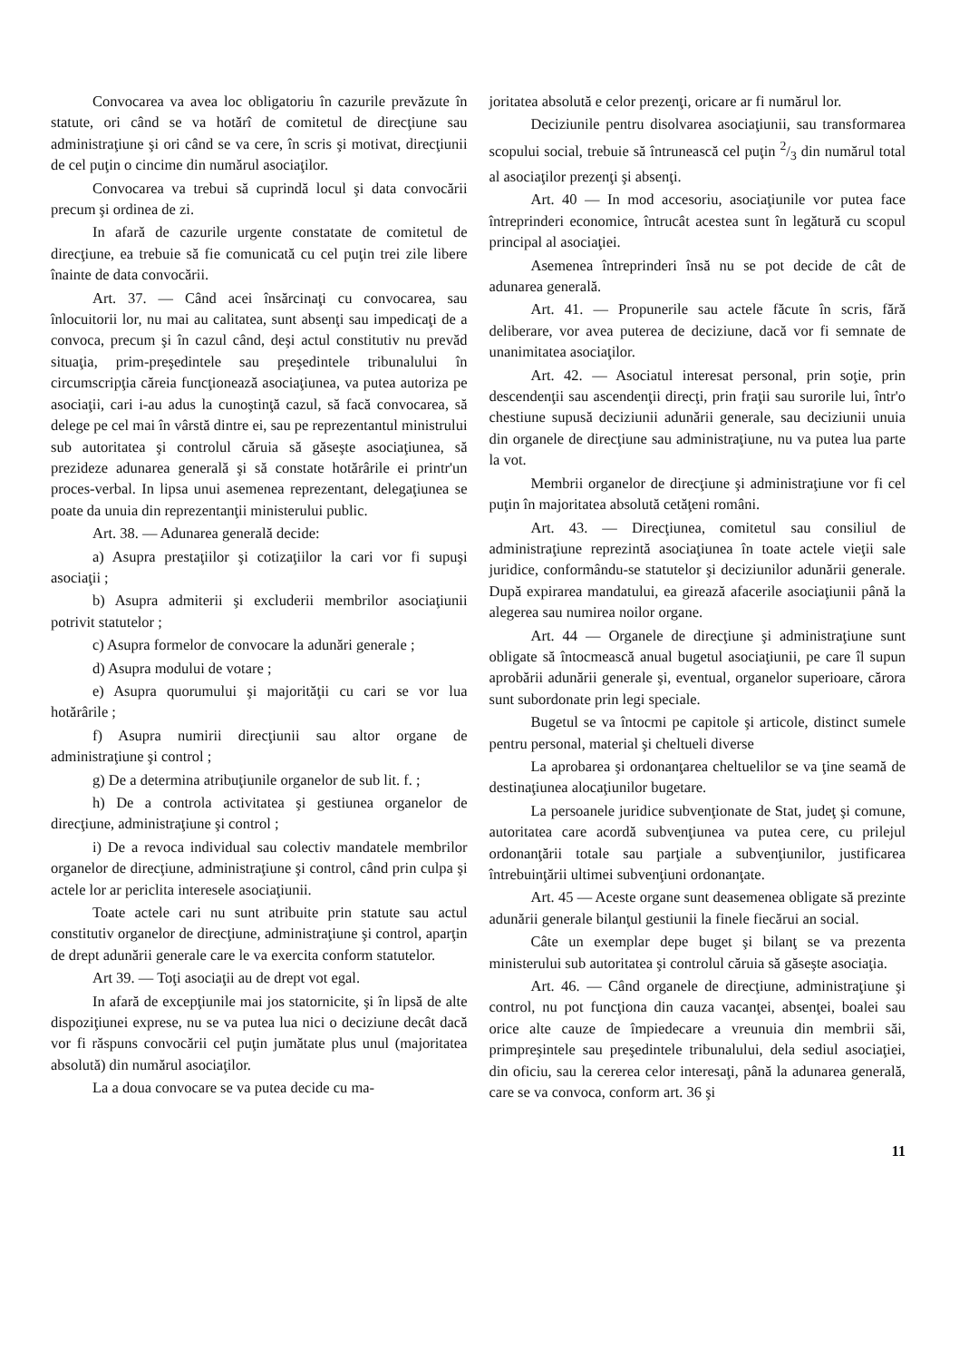Convocarea va avea loc obligatoriu în cazurile prevăzute în statute, ori când se va hotărî de comitetul de direcţiune sau administraţiune şi ori când se va cere, în scris şi motivat, direcţiunii de cel puţin o cincime din numărul asociaţilor.
Convocarea va trebui să cuprindă locul şi data convocării precum şi ordinea de zi.
In afară de cazurile urgente constatate de comitetul de direcţiune, ea trebuie să fie comunicată cu cel puţin trei zile libere înainte de data convocării.
Art. 37. — Când acei însărcinaţi cu convocarea, sau înlocuitorii lor, nu mai au calitatea, sunt absenţi sau impedicaţi de a convoca, precum şi în cazul când, deşi actul constitutiv nu prevăd situaţia, prim-preşedintele sau preşedintele tribunalului în circumscripţia căreia funcţionează asociaţiunea, va putea autoriza pe asociaţii, cari i-au adus la cunoştinţă cazul, să facă convocarea, să delege pe cel mai în vârstă dintre ei, sau pe reprezentantul ministrului sub autoritatea şi controlul căruia să găseşte asociaţiunea, să prezideze adunarea generală şi să constate hotărârile ei printr'un proces-verbal. In lipsa unui asemenea reprezentant, delegaţiunea se poate da unuia din reprezentanţii ministerului public.
Art. 38. — Adunarea generală decide:
a) Asupra prestaţiilor şi cotizaţiilor la cari vor fi supuşi asociaţii ;
b) Asupra admiterii şi excluderii membrilor asociaţiunii potrivit statutelor ;
c) Asupra formelor de convocare la adunări generale ;
d) Asupra modului de votare ;
e) Asupra quorumului şi majorităţii cu cari se vor lua hotărârile ;
f) Asupra numirii direcţiunii sau altor organe de administraţiune şi control ;
g) De a determina atribuţiunile organelor de sub lit. f. ;
h) De a controla activitatea şi gestiunea organelor de direcţiune, administraţiune şi control ;
i) De a revoca individual sau colectiv mandatele membrilor organelor de direcţiune, administraţiune şi control, când prin culpa şi actele lor ar periclita interesele asociaţiunii.
Toate actele cari nu sunt atribuite prin statute sau actul constitutiv organelor de direcţiune, administraţiune şi control, aparţin de drept adunării generale care le va exercita conform statutelor.
Art 39. — Toţi asociaţii au de drept vot egal.
In afară de excepţiunile mai jos statornicite, şi în lipsă de alte dispoziţiunei exprese, nu se va putea lua nici o deciziune decât dacă vor fi răspuns convocării cel puţin jumătate plus unul (majoritatea absolută) din numărul asociaţilor.
La a doua convocare se va putea decide cu ma-
joritatea absolută e celor prezenţi, oricare ar fi numărul lor.
Deciziunile pentru disolvarea asociaţiunii, sau transformarea scopului social, trebuie să întrunească cel puţin 2/3 din numărul total al asociaţilor prezenţi şi absenţi.
Art. 40 — In mod accesoriu, asociaţiunile vor putea face întreprinderi economice, întrucât acestea sunt în legătură cu scopul principal al asociaţiei.
Asemenea întreprinderi însă nu se pot decide de cât de adunarea generală.
Art. 41. — Propunerile sau actele făcute în scris, fără deliberare, vor avea puterea de deciziune, dacă vor fi semnate de unanimitatea asociaţilor.
Art. 42. — Asociatul interesat personal, prin soţie, prin descendenţii sau ascendenţii direcţi, prin fraţii sau surorile lui, într'o chestiune supusă deciziunii adunării generale, sau deciziunii unuia din organele de direcţiune sau administraţiune, nu va putea lua parte la vot.
Membrii organelor de direcţiune şi administraţiune vor fi cel puţin în majoritatea absolută cetăţeni români.
Art. 43. — Direcţiunea, comitetul sau consiliul de administraţiune reprezintă asociaţiunea în toate actele vieţii sale juridice, conformându-se statutelor şi deciziunilor adunării generale. După expirarea mandatului, ea girează afacerile asociaţiunii până la alegerea sau numirea noilor organe.
Art. 44 — Organele de direcţiune şi administraţiune sunt obligate să întocmească anual bugetul asociaţiunii, pe care îl supun aprobării adunării generale şi, eventual, organelor superioare, cărora sunt subordonate prin legi speciale.
Bugetul se va întocmi pe capitole şi articole, distinct sumele pentru personal, material şi cheltueli diverse
La aprobarea şi ordonanţarea cheltuelilor se va ţine seamă de destinaţiunea alocaţiunilor bugetare.
La persoanele juridice subvenţionate de Stat, judeţ şi comune, autoritatea care acordă subvenţiunea va putea cere, cu prilejul ordonanţării totale sau parţiale a subvenţiunilor, justificarea întrebuinţării ultimei subvenţiuni ordonanţate.
Art. 45 — Aceste organe sunt deasemenea obligate să prezinte adunării generale bilanţul gestiunii la finele fiecărui an social.
Câte un exemplar depe buget şi bilanţ se va prezenta ministerului sub autoritatea şi controlul căruia să găseşte asociaţia.
Art. 46. — Când organele de direcţiune, administraţiune şi control, nu pot funcţiona din cauza vacanţei, absenţei, boalei sau orice alte cauze de împiedecare a vreunuia din membrii săi, primpreşintele sau preşedintele tribunalului, dela sediul asociaţiei, din oficiu, sau la cererea celor interesaţi, până la adunarea generală, care se va convoca, conform art. 36 şi
11